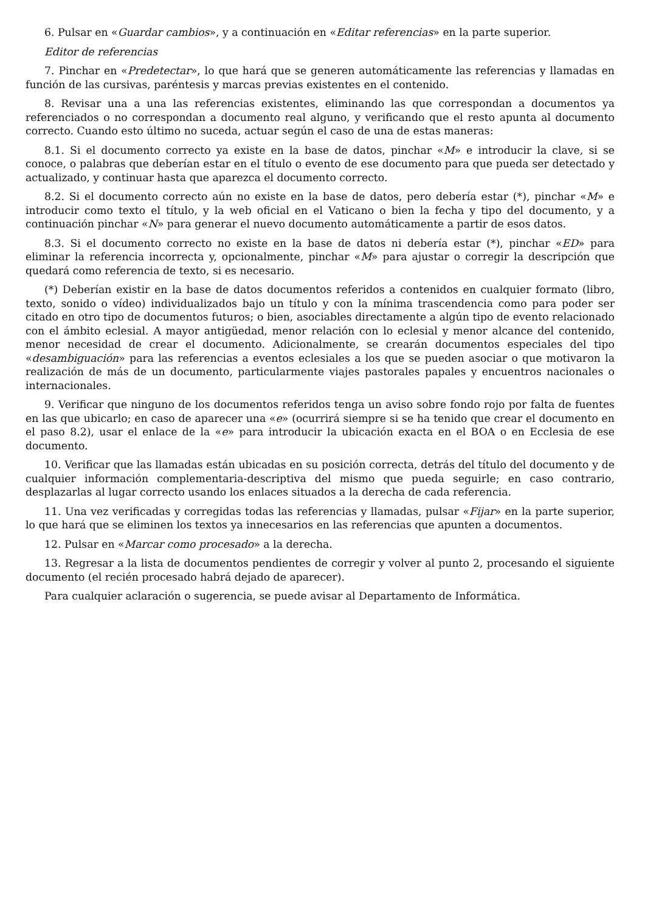6. Pulsar en «Guardar cambios», y a continuación en «Editar referencias» en la parte superior.
Editor de referencias
7. Pinchar en «Predetectar», lo que hará que se generen automáticamente las referencias y llamadas en función de las cursivas, paréntesis y marcas previas existentes en el contenido.
8. Revisar una a una las referencias existentes, eliminando las que correspondan a documentos ya referenciados o no correspondan a documento real alguno, y verificando que el resto apunta al documento correcto. Cuando esto último no suceda, actuar según el caso de una de estas maneras:
8.1. Si el documento correcto ya existe en la base de datos, pinchar «M» e introducir la clave, si se conoce, o palabras que deberían estar en el título o evento de ese documento para que pueda ser detectado y actualizado, y continuar hasta que aparezca el documento correcto.
8.2. Si el documento correcto aún no existe en la base de datos, pero debería estar (*), pinchar «M» e introducir como texto el título, y la web oficial en el Vaticano o bien la fecha y tipo del documento, y a continuación pinchar «N» para generar el nuevo documento automáticamente a partir de esos datos.
8.3. Si el documento correcto no existe en la base de datos ni debería estar (*), pinchar «ED» para eliminar la referencia incorrecta y, opcionalmente, pinchar «M» para ajustar o corregir la descripción que quedará como referencia de texto, si es necesario.
(*) Deberían existir en la base de datos documentos referidos a contenidos en cualquier formato (libro, texto, sonido o vídeo) individualizados bajo un título y con la mínima trascendencia como para poder ser citado en otro tipo de documentos futuros; o bien, asociables directamente a algún tipo de evento relacionado con el ámbito eclesial. A mayor antigüedad, menor relación con lo eclesial y menor alcance del contenido, menor necesidad de crear el documento. Adicionalmente, se crearán documentos especiales del tipo «desambiguación» para las referencias a eventos eclesiales a los que se pueden asociar o que motivaron la realización de más de un documento, particularmente viajes pastorales papales y encuentros nacionales o internacionales.
9. Verificar que ninguno de los documentos referidos tenga un aviso sobre fondo rojo por falta de fuentes en las que ubicarlo; en caso de aparecer una «e» (ocurrirá siempre si se ha tenido que crear el documento en el paso 8.2), usar el enlace de la «e» para introducir la ubicación exacta en el BOA o en Ecclesia de ese documento.
10. Verificar que las llamadas están ubicadas en su posición correcta, detrás del título del documento y de cualquier información complementaria-descriptiva del mismo que pueda seguirle; en caso contrario, desplazarlas al lugar correcto usando los enlaces situados a la derecha de cada referencia.
11. Una vez verificadas y corregidas todas las referencias y llamadas, pulsar «Fijar» en la parte superior, lo que hará que se eliminen los textos ya innecesarios en las referencias que apunten a documentos.
12. Pulsar en «Marcar como procesado» a la derecha.
13. Regresar a la lista de documentos pendientes de corregir y volver al punto 2, procesando el siguiente documento (el recién procesado habrá dejado de aparecer).
Para cualquier aclaración o sugerencia, se puede avisar al Departamento de Informática.